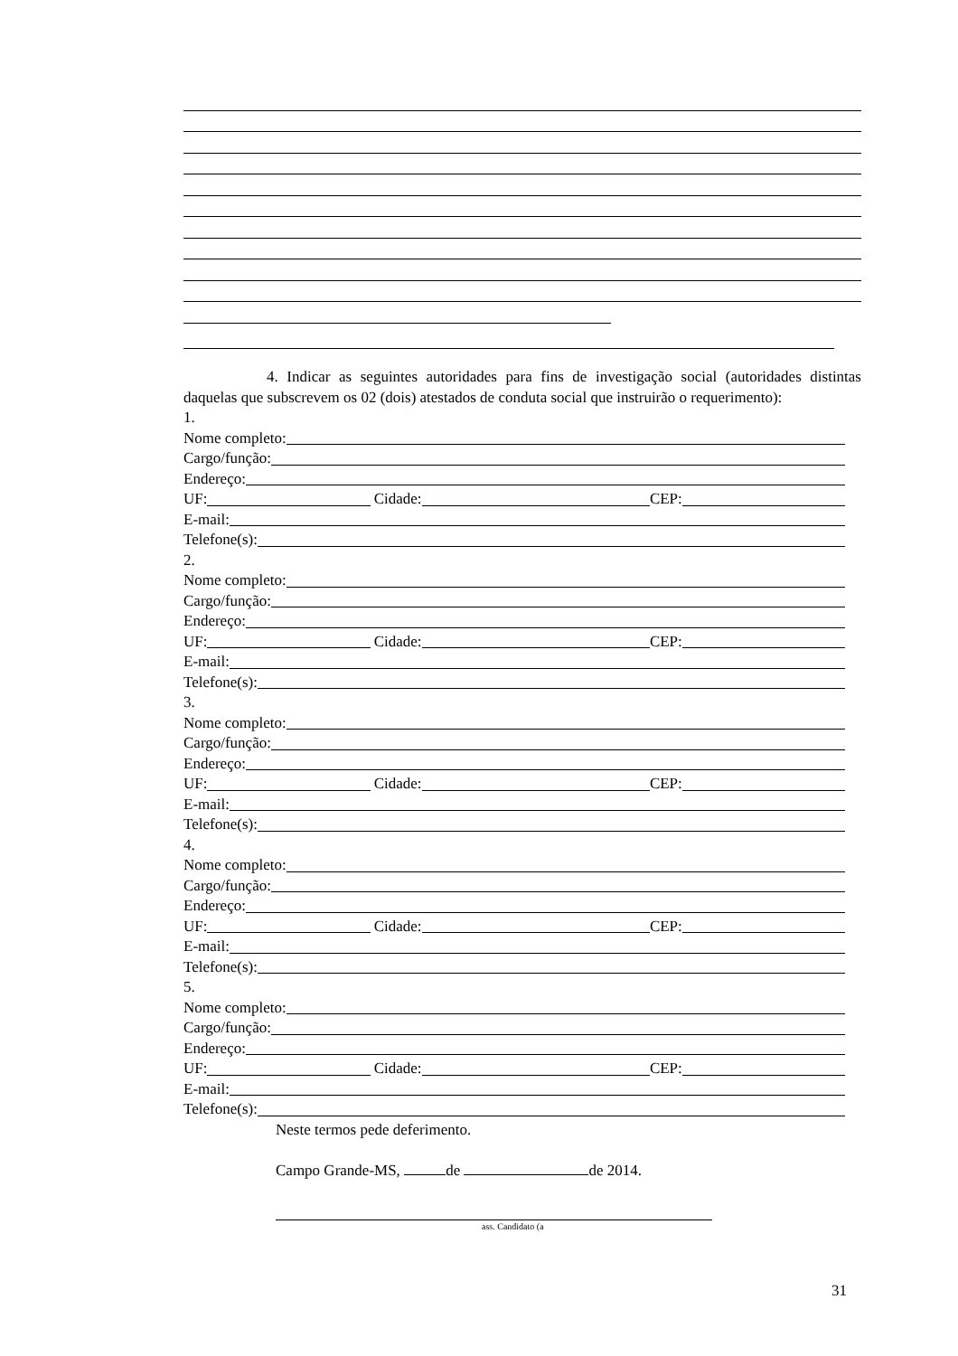4. Indicar as seguintes autoridades para fins de investigação social (autoridades distintas daquelas que subscrevem os 02 (dois) atestados de conduta social que instruirão o requerimento):
1.
Nome completo:
Cargo/função:
Endereço:
UF: Cidade: CEP:
E-mail:
Telefone(s):
2.
Nome completo:
Cargo/função:
Endereço:
UF: Cidade: CEP:
E-mail:
Telefone(s):
3.
Nome completo:
Cargo/função:
Endereço:
UF: Cidade: CEP:
E-mail:
Telefone(s):
4.
Nome completo:
Cargo/função:
Endereço:
UF: Cidade: CEP:
E-mail:
Telefone(s):
5.
Nome completo:
Cargo/função:
Endereço:
UF: Cidade: CEP:
E-mail:
Telefone(s):
Neste termos pede deferimento.
Campo Grande-MS, de de 2014.
ass. Candidato (a
31